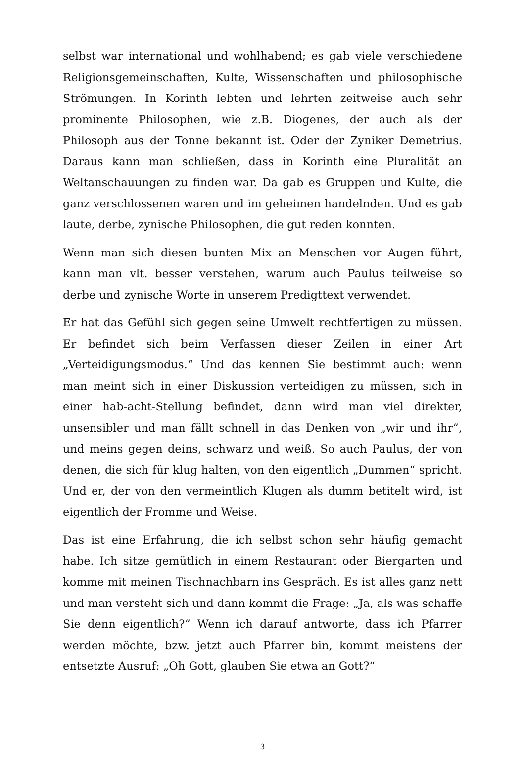selbst war international und wohlhabend; es gab viele verschiedene Religionsgemeinschaften, Kulte, Wissenschaften und philosophische Strömungen. In Korinth lebten und lehrten zeitweise auch sehr prominente Philosophen, wie z.B. Diogenes, der auch als der Philosoph aus der Tonne bekannt ist. Oder der Zyniker Demetrius. Daraus kann man schließen, dass in Korinth eine Pluralität an Weltanschauungen zu finden war. Da gab es Gruppen und Kulte, die ganz verschlossenen waren und im geheimen handelnden. Und es gab laute, derbe, zynische Philosophen, die gut reden konnten.
Wenn man sich diesen bunten Mix an Menschen vor Augen führt, kann man vlt. besser verstehen, warum auch Paulus teilweise so derbe und zynische Worte in unserem Predigttext verwendet.
Er hat das Gefühl sich gegen seine Umwelt rechtfertigen zu müssen. Er befindet sich beim Verfassen dieser Zeilen in einer Art „Verteidigungsmodus.“ Und das kennen Sie bestimmt auch: wenn man meint sich in einer Diskussion verteidigen zu müssen, sich in einer hab-acht-Stellung befindet, dann wird man viel direkter, unsensibler und man fällt schnell in das Denken von „wir und ihr“, und meins gegen deins, schwarz und weiß. So auch Paulus, der von denen, die sich für klug halten, von den eigentlich „Dummen“ spricht. Und er, der von den vermeintlich Klugen als dumm betitelt wird, ist eigentlich der Fromme und Weise.
Das ist eine Erfahrung, die ich selbst schon sehr häufig gemacht habe. Ich sitze gemütlich in einem Restaurant oder Biergarten und komme mit meinen Tischnachbarn ins Gespräch. Es ist alles ganz nett und man versteht sich und dann kommt die Frage: „Ja, als was schaffe Sie denn eigentlich?“ Wenn ich darauf antworte, dass ich Pfarrer werden möchte, bzw. jetzt auch Pfarrer bin, kommt meistens der entsetzte Ausruf: „Oh Gott, glauben Sie etwa an Gott?“
3